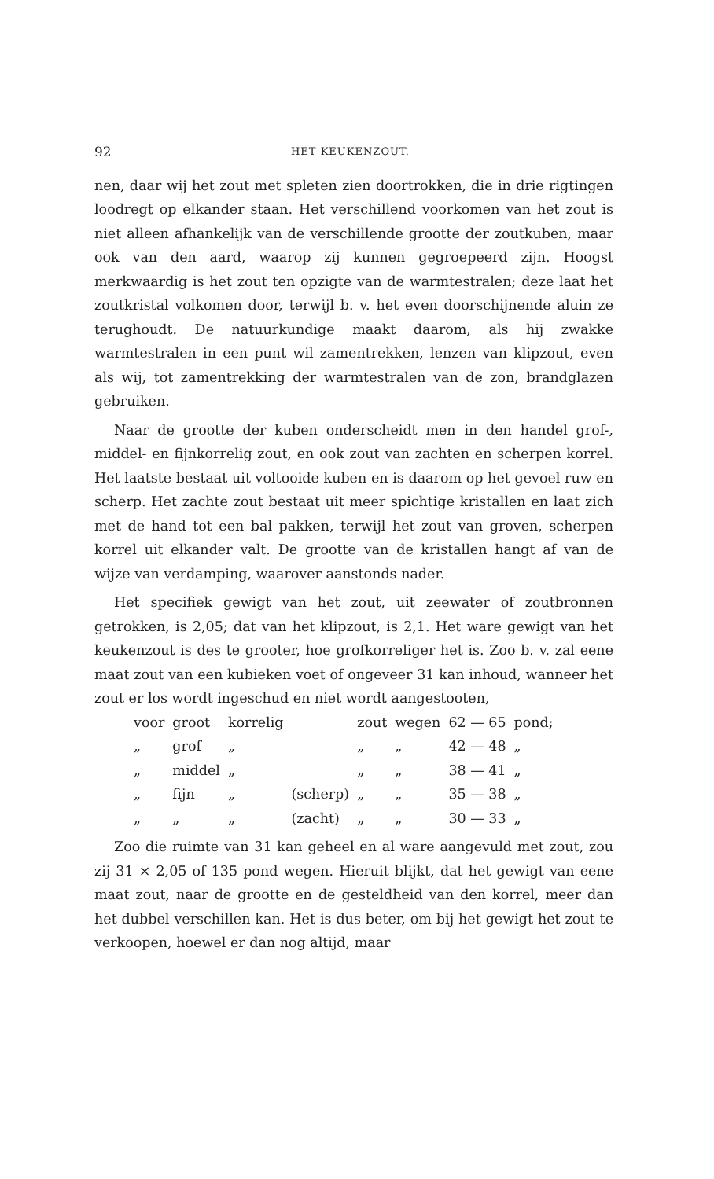92 HET KEUKENZOUT.
nen, daar wij het zout met spleten zien doortrokken, die in drie rigtingen loodregt op elkander staan. Het verschillend voorkomen van het zout is niet alleen afhankelijk van de verschillende grootte der zoutkuben, maar ook van den aard, waarop zij kunnen gegroepeerd zijn. Hoogst merkwaardig is het zout ten opzigte van de warmtestralen; deze laat het zoutkristal volkomen door, terwijl b. v. het even doorschijnende aluin ze terughoudt. De natuurkundige maakt daarom, als hij zwakke warmtestralen in een punt wil zamentrekken, lenzen van klipzout, even als wij, tot zamentrekking der warmtestralen van de zon, brandglazen gebruiken.
Naar de grootte der kuben onderscheidt men in den handel grof-, middel- en fijnkorrelig zout, en ook zout van zachten en scherpen korrel. Het laatste bestaat uit voltooide kuben en is daarom op het gevoel ruw en scherp. Het zachte zout bestaat uit meer spichtige kristallen en laat zich met de hand tot een bal pakken, terwijl het zout van groven, scherpen korrel uit elkander valt. De grootte van de kristallen hangt af van de wijze van verdamping, waarover aanstonds nader.
Het specifiek gewigt van het zout, uit zeewater of zoutbronnen getrokken, is 2,05; dat van het klipzout, is 2,1. Het ware gewigt van het keukenzout is des te grooter, hoe grofkorreliger het is. Zoo b. v. zal eene maat zout van een kubieken voet of ongeveer 31 kan inhoud, wanneer het zout er los wordt ingeschud en niet wordt aangestooten,
| voor | groot | korrelig | | zout | wegen | 62 — 65 | pond; |
| „ | grof | „ | | „ | „ | 42 — 48 | „ |
| „ | middel | „ | | „ | „ | 38 — 41 | „ |
| „ | fijn | „ | (scherp) | „ | „ | 35 — 38 | „ |
| „ | „ | „ | (zacht) | „ | „ | 30 — 33 | „ |
Zoo die ruimte van 31 kan geheel en al ware aangevuld met zout, zou zij 31 × 2,05 of 135 pond wegen. Hieruit blijkt, dat het gewigt van eene maat zout, naar de grootte en de gesteldheid van den korrel, meer dan het dubbel verschillen kan. Het is dus beter, om bij het gewigt het zout te verkoopen, hoewel er dan nog altijd, maar